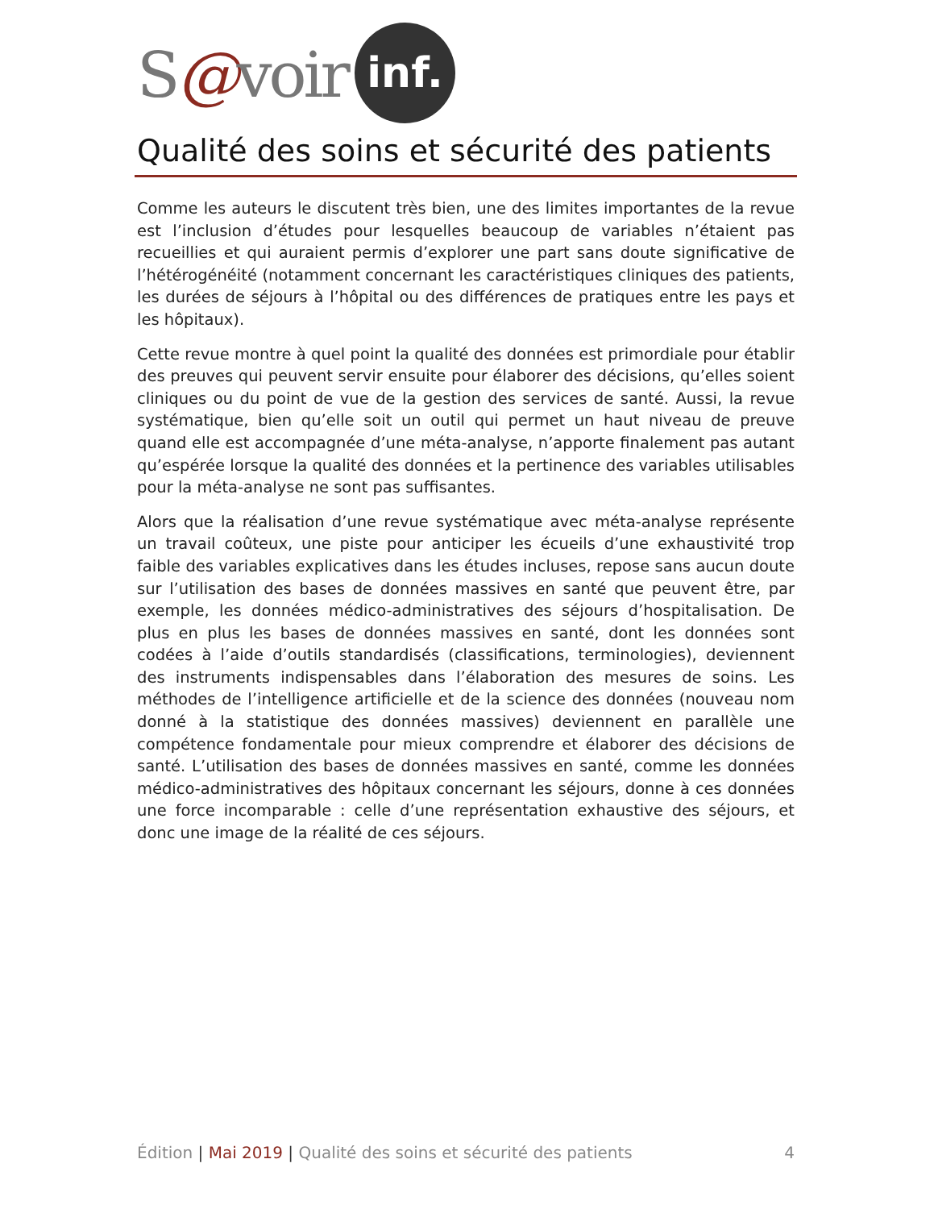S@voir inf.
Qualité des soins et sécurité des patients
Comme les auteurs le discutent très bien, une des limites importantes de la revue est l’inclusion d’études pour lesquelles beaucoup de variables n’étaient pas recueillies et qui auraient permis d’explorer une part sans doute significative de l’hétérogénéité (notamment concernant les caractéristiques cliniques des patients, les durées de séjours à l’hôpital ou des différences de pratiques entre les pays et les hôpitaux).
Cette revue montre à quel point la qualité des données est primordiale pour établir des preuves qui peuvent servir ensuite pour élaborer des décisions, qu’elles soient cliniques ou du point de vue de la gestion des services de santé. Aussi, la revue systématique, bien qu’elle soit un outil qui permet un haut niveau de preuve quand elle est accompagnée d’une méta-analyse, n’apporte finalement pas autant qu’espérée lorsque la qualité des données et la pertinence des variables utilisables pour la méta-analyse ne sont pas suffisantes.
Alors que la réalisation d’une revue systématique avec méta-analyse représente un travail coûteux, une piste pour anticiper les écueils d’une exhaustivité trop faible des variables explicatives dans les études incluses, repose sans aucun doute sur l’utilisation des bases de données massives en santé que peuvent être, par exemple, les données médico-administratives des séjours d’hospitalisation. De plus en plus les bases de données massives en santé, dont les données sont codées à l’aide d’outils standardisés (classifications, terminologies), deviennent des instruments indispensables dans l’élaboration des mesures de soins. Les méthodes de l’intelligence artificielle et de la science des données (nouveau nom donné à la statistique des données massives) deviennent en parallèle une compétence fondamentale pour mieux comprendre et élaborer des décisions de santé. L’utilisation des bases de données massives en santé, comme les données médico-administratives des hôpitaux concernant les séjours, donne à ces données une force incomparable : celle d’une représentation exhaustive des séjours, et donc une image de la réalité de ces séjours.
Édition | Mai 2019 | Qualité des soins et sécurité des patients
4